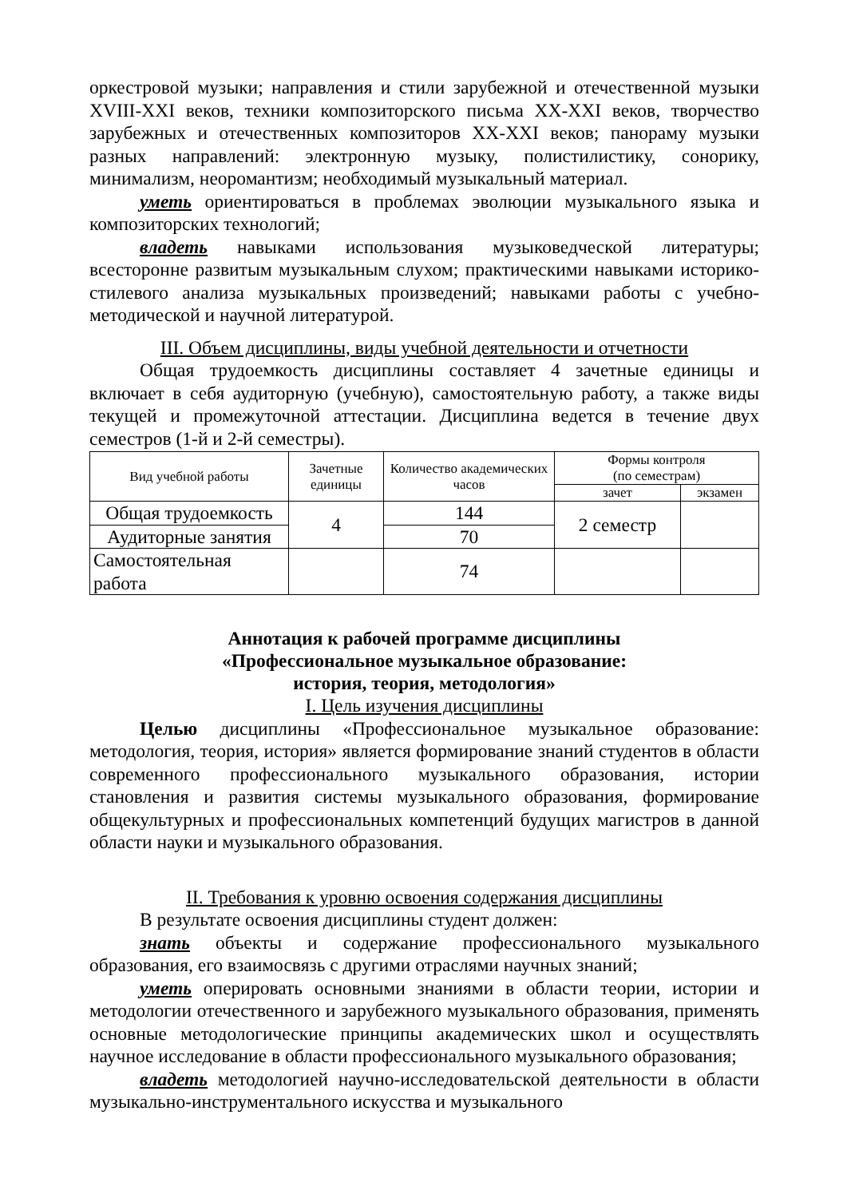оркестровой музыки; направления и стили зарубежной и отечественной музыки XVIII-XXI веков, техники композиторского письма XX-XXI веков, творчество зарубежных и отечественных композиторов XX-XXI веков; панораму музыки разных направлений: электронную музыку, полистилистику, сонорику, минимализм, неоромантизм; необходимый музыкальный материал.
уметь ориентироваться в проблемах эволюции музыкального языка и композиторских технологий;
владеть навыками использования музыковедческой литературы; всесторонне развитым музыкальным слухом; практическими навыками историко-стилевого анализа музыкальных произведений; навыками работы с учебно-методической и научной литературой.
III. Объем дисциплины, виды учебной деятельности и отчетности
Общая трудоемкость дисциплины составляет 4 зачетные единицы и включает в себя аудиторную (учебную), самостоятельную работу, а также виды текущей и промежуточной аттестации. Дисциплина ведется в течение двух семестров (1-й и 2-й семестры).
| Вид учебной работы | Зачетные единицы | Количество академических часов | Формы контроля (по семестрам) | |
| --- | --- | --- | --- | --- |
| | | | зачет | экзамен |
| Общая трудоемкость | 4 | 144 | 2 семестр | |
| Аудиторные занятия | | 70 | | |
| Самостоятельная работа | | 74 | | |
Аннотация к рабочей программе дисциплины
«Профессиональное музыкальное образование:
история, теория, методология»
I. Цель изучения дисциплины
Целью дисциплины «Профессиональное музыкальное образование: методология, теория, история» является формирование знаний студентов в области современного профессионального музыкального образования, истории становления и развития системы музыкального образования, формирование общекультурных и профессиональных компетенций будущих магистров в данной области науки и музыкального образования.
II. Требования к уровню освоения содержания дисциплины
В результате освоения дисциплины студент должен:
знать объекты и содержание профессионального музыкального образования, его взаимосвязь с другими отраслями научных знаний;
уметь оперировать основными знаниями в области теории, истории и методологии отечественного и зарубежного музыкального образования, применять основные методологические принципы академических школ и осуществлять научное исследование в области профессионального музыкального образования;
владеть методологией научно-исследовательской деятельности в области музыкально-инструментального искусства и музыкального